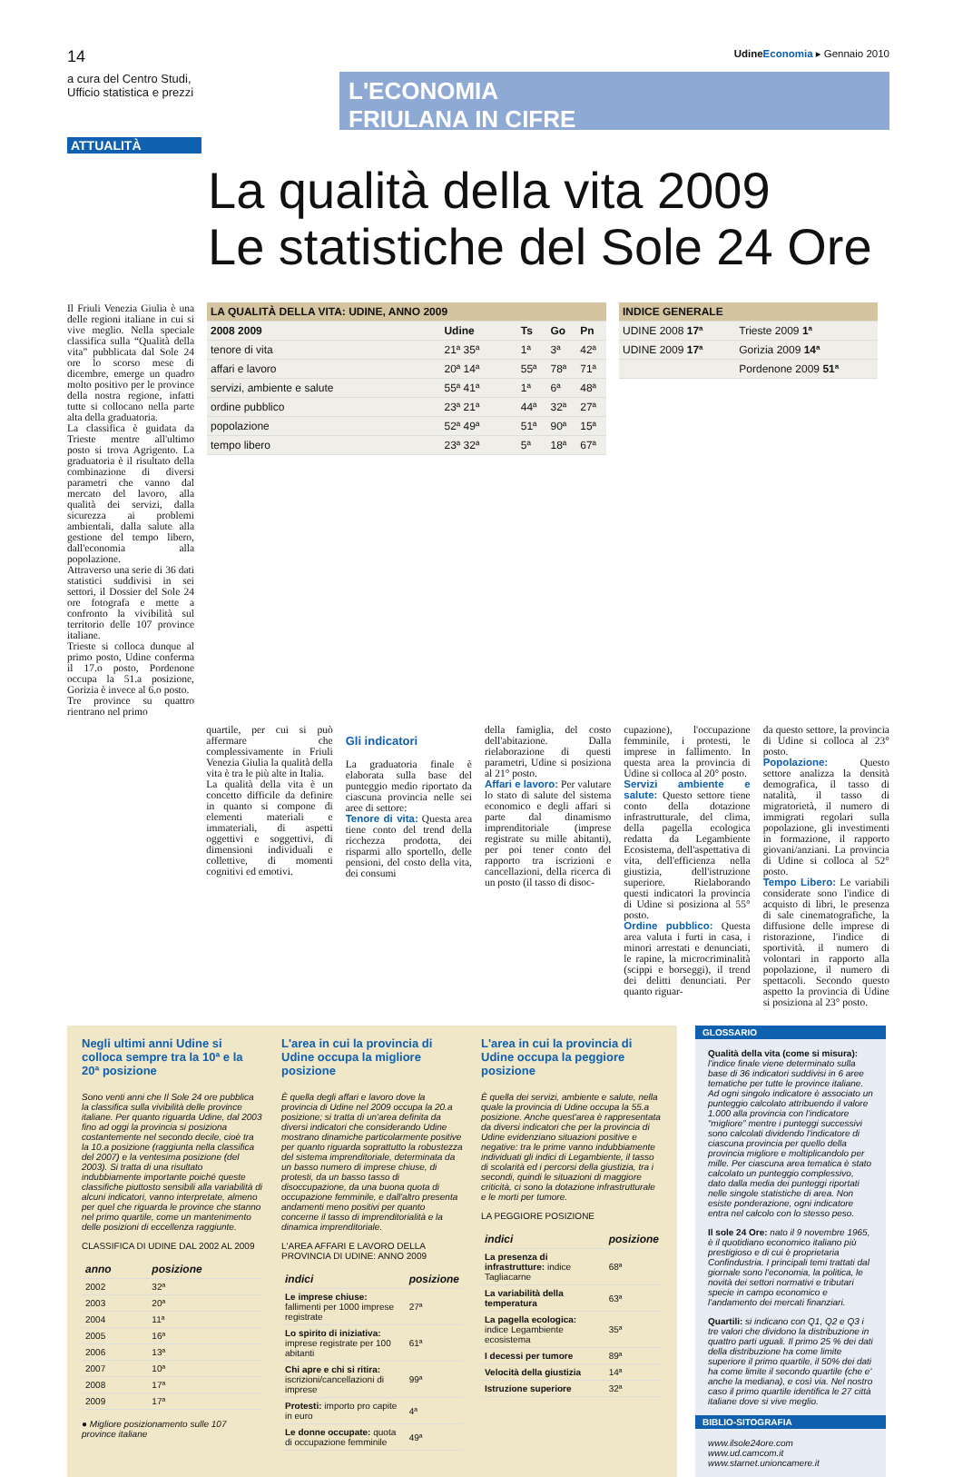14 Udine Economia ▸ Gennaio 2010
a cura del Centro Studi, Ufficio statistica e prezzi
L'ECONOMIA
FRIULANA IN CIFRE
ATTUALITÀ
La qualità della vita 2009
Le statistiche del Sole 24 Ore
Il Friuli Venezia Giulia è una delle regioni italiane in cui si vive meglio. Nella speciale classifica sulla “Qualità della vita” pubblicata dal Sole 24 ore lo scorso mese di dicembre, emerge un quadro molto positivo per le province della nostra regione, infatti tutte si collocano nella parte alta della graduatoria.
La classifica è guidata da Trieste mentre all'ultimo posto si trova Agrigento. La graduatoria è il risultato della combinazione di diversi parametri che vanno dal mercato del lavoro, alla qualità dei servizi, dalla sicurezza ai problemi ambientali, dalla salute alla gestione del tempo libero, dall'economia alla popolazione.
Attraverso una serie di 36 dati statistici suddivisi in sei settori, il Dossier del Sole 24 ore fotografa e mette a confronto la vivibilità sul territorio delle 107 province italiane.
Trieste si colloca dunque al primo posto, Udine conferma il 17.o posto, Pordenone occupa la 51.a posizione, Gorizia è invece al 6.o posto.
Tre province su quattro rientrano nel primo
| LA QUALITÀ DELLA VITA: UDINE, ANNO 2009 | | | | |
| --- | --- | --- | --- | --- |
| 2008 2009 | Udine | Ts | Go | Pn |
| tenore di vita | 21ª 35ª | 1ª | 3ª | 42ª |
| affari e lavoro | 20ª 14ª | 55ª | 78ª | 71ª |
| servizi, ambiente e salute | 55ª 41ª | 1ª | 6ª | 48ª |
| ordine pubblico | 23ª 21ª | 44ª | 32ª | 27ª |
| popolazione | 52ª 49ª | 51ª | 90ª | 15ª |
| tempo libero | 23ª 32ª | 5ª | 18ª | 67ª |
| INDICE GENERALE | |
| --- | --- |
| UDINE 2008 17ª | Trieste 2009 1ª |
| UDINE 2009 17ª | Gorizia 2009 14ª |
| | Pordenone 2009 51ª |
quartile, per cui si può affermare che complessivamente in Friuli Venezia Giulia la qualità della vita è tra le più alte in Italia.
La qualità della vita è un concetto difficile da definire in quanto si compone di elementi materiali e immateriali, di aspetti oggettivi e soggettivi, di dimensioni individuali e collettive, di momenti cognitivi ed emotivi.
Gli indicatori
La graduatoria finale è elaborata sulla base del punteggio medio riportato da ciascuna provincia nelle sei aree di settore:
Tenore di vita: Questa area tiene conto del trend della ricchezza prodotta, dei risparmi allo sportello, delle pensioni, del costo della vita, dei consumi
della famiglia, del costo dell'abitazione. Dalla rielaborazione di questi parametri, Udine si posiziona al 21° posto.
Affari e lavoro: Per valutare lo stato di salute del sistema economico e degli affari si parte dal dinamismo imprenditoriale (imprese registrate su mille abitanti), per poi tener conto del rapporto tra iscrizioni e cancellazioni, della ricerca di un posto (il tasso di disoc-
cupazione), l'occupazione femminile, i protesti, le imprese in fallimento. In questa area la provincia di Udine si colloca al 20° posto.
Servizi ambiente e salute: Questo settore tiene conto della dotazione infrastrutturale, del clima, della pagella ecologica redatta da Legambiente Ecosistema, dell'aspettativa di vita, dell'efficienza nella giustizia, dell'istruzione superiore. Rielaborando questi indicatori la provincia di Udine si posiziona al 55° posto.
Ordine pubblico: Questa area valuta i furti in casa, i minori arrestati e denunciati, le rapine, la microcriminalità (scippi e borseggi), il trend dei delitti denunciati. Per quanto riguar-
da questo settore, la provincia di Udine si colloca al 23° posto.
Popolazione: Questo settore analizza la densità demografica, il tasso di natalità, il tasso di migratorietà, il numero di immigrati regolari sulla popolazione, gli investimenti in formazione, il rapporto giovani/anziani. La provincia di Udine si colloca al 52° posto.
Tempo Libero: Le variabili considerate sono l'indice di acquisto di libri, le presenza di sale cinematografiche, la diffusione delle imprese di ristorazione, l'indice di sportività. il numero di volontari in rapporto alla popolazione, il numero di spettacoli. Secondo questo aspetto la provincia di Udine si posiziona al 23° posto.
Negli ultimi anni Udine si colloca sempre tra la 10ª e la 20ª posizione
Sono venti anni che Il Sole 24 ore pubblica la classifica sulla vivibilità delle province italiane. Per quanto riguarda Udine, dal 2003 fino ad oggi la provincia si posiziona costantemente nel secondo decile, cioè tra la 10.a posizione (raggiunta nella classifica del 2007) e la ventesima posizione (del 2003). Si tratta di una risultato indubbiamente importante poiché queste classifiche piuttosto sensibili alla variabilità di alcuni indicatori, vanno interpretate, almeno per quel che riguarda le province che stanno nel primo quartile, come un mantenimento delle posizioni di eccellenza raggiunte.
CLASSIFICA DI UDINE DAL 2002 AL 2009
| anno | posizione |
| --- | --- |
| 2002 | 32ª |
| 2003 | 20ª |
| 2004 | 11ª |
| 2005 | 16ª |
| 2006 | 13ª |
| 2007 | 10ª |
| 2008 | 17ª |
| 2009 | 17ª |
● Migliore posizionamento sulle 107 province italiane
L'area in cui la provincia di Udine occupa la migliore posizione
È quella degli affari e lavoro dove la provincia di Udine nel 2009 occupa la 20.a posizione; si tratta di un'area definita da diversi indicatori che considerando Udine mostrano dinamiche particolarmente positive per quanto riguarda soprattutto la robustezza del sistema imprenditoriale, determinata da un basso numero di imprese chiuse, di protesti, da un basso tasso di disoccupazione, da una buona quota di occupazione femminile, e dall'altro presenta andamenti meno positivi per quanto concerne il tasso di imprenditorialità e la dinamica imprenditoriale.
L'AREA AFFARI E LAVORO DELLA PROVINCIA DI UDINE: ANNO 2009
| indici | posizione |
| --- | --- |
| Le imprese chiuse: fallimenti per 1000 imprese registrate | 27ª |
| Lo spirito di iniziativa: imprese registrate per 100 abitanti | 61ª |
| Chi apre e chi si ritira: iscrizioni/cancellazioni di imprese | 99ª |
| Protesti: importo pro capite in euro | 4ª |
| Le donne occupate: quota di occupazione femminile | 49ª |
L'area in cui la provincia di Udine occupa la peggiore posizione
È quella dei servizi, ambiente e salute, nella quale la provincia di Udine occupa la 55.a posizione. Anche quest'area è rappresentata da diversi indicatori che per la provincia di Udine evidenziano situazioni positive e negative: tra le prime vanno indubbiamente individuati gli indici di Legambiente, il tasso di scolarità ed i percorsi della giustizia, tra i secondi, quindi le situazioni di maggiore criticità, ci sono la dotazione infrastrutturale e le morti per tumore.
LA PEGGIORE POSIZIONE
| indici | posizione |
| --- | --- |
| La presenza di infrastrutture: indice Tagliacarne | 68ª |
| La variabilità della temperatura | 63ª |
| La pagella ecologica: indice Legambiente ecosistema | 35ª |
| I decessi per tumore | 89ª |
| Velocità della giustizia | 14ª |
| Istruzione superiore | 32ª |
GLOSSARIO
Qualità della vita (come si misura): l'indice finale viene determinato sulla base di 36 indicatori suddivisi in 6 aree tematiche per tutte le province italiane. Ad ogni singolo indicatore è associato un punteggio calcolato attribuendo il valore 1.000 alla provincia con l'indicatore “migliore” mentre i punteggi successivi sono calcolati dividendo l'indicatore di ciascuna provincia per quello della provincia migliore e moltiplicandolo per mille. Per ciascuna area tematica è stato calcolato un punteggio complessivo, dato dalla media dei punteggi riportati nelle singole statistiche di area. Non esiste ponderazione, ogni indicatore entra nel calcolo con lo stesso peso.
Il sole 24 Ore: nato il 9 novembre 1965, è il quotidiano economico italiano più prestigioso e di cui è proprietaria Confindustria. I principali temi trattati dal giornale sono l'economia, la politica, le novità dei settori normativi e tributari specie in campo economico e l'andamento dei mercati finanziari.
Quartili: si indicano con Q1, Q2 e Q3 i tre valori che dividono la distribuzione in quattro parti uguali. Il primo 25 % dei dati della distribuzione ha come limite superiore il primo quartile, il 50% dei dati ha come limite il secondo quartile (che e' anche la mediana), e così via. Nel nostro caso il primo quartile identifica le 27 città italiane dove si vive meglio.
BIBLIO-SITOGRAFIA
www.ilsole24ore.com
www.ud.camcom.it
www.starnet.unioncamere.it